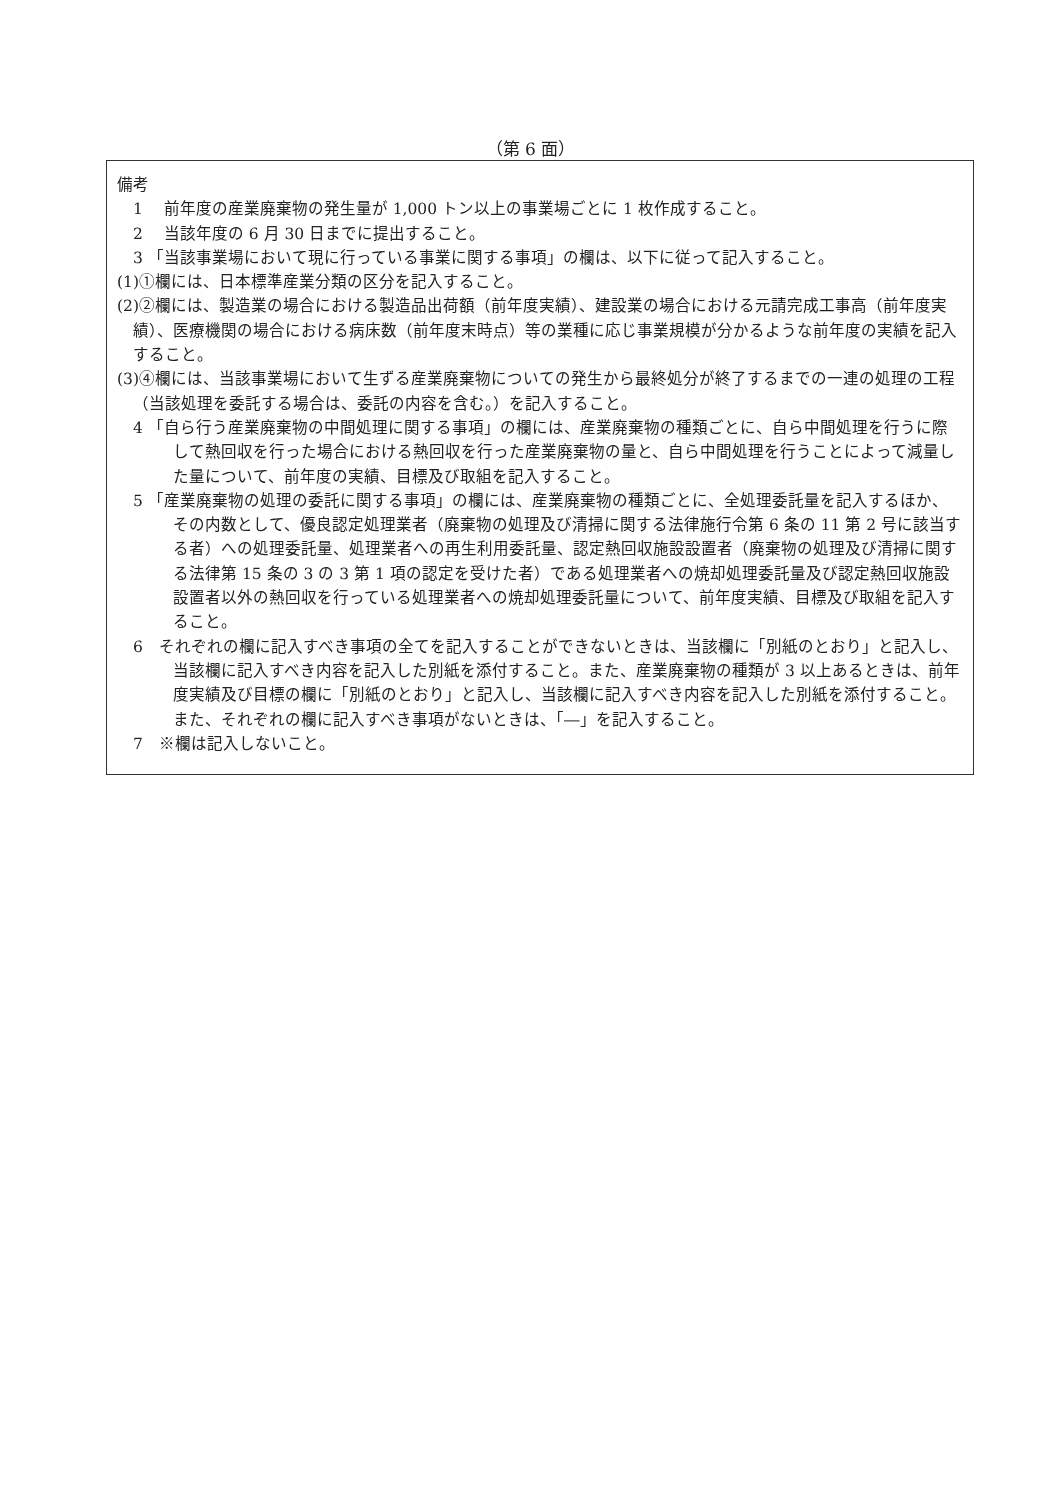（第 6 面）
備考
　1　 前年度の産業廃棄物の発生量が 1,000 トン以上の事業場ごとに 1 枚作成すること。
　2　 当該年度の 6 月 30 日までに提出すること。
　3 「当該事業場において現に行っている事業に関する事項」の欄は、以下に従って記入すること。
(1)①欄には、日本標準産業分類の区分を記入すること。
(2)②欄には、製造業の場合における製造品出荷額（前年度実績）、建設業の場合における元請完成工事高（前年度実績）、医療機関の場合における病床数（前年度末時点）等の業種に応じ事業規模が分かるような前年度の実績を記入すること。
(3)④欄には、当該事業場において生ずる産業廃棄物についての発生から最終処分が終了するまでの一連の処理の工程（当該処理を委託する場合は、委託の内容を含む。）を記入すること。
　4 「自ら行う産業廃棄物の中間処理に関する事項」の欄には、産業廃棄物の種類ごとに、自ら中間処理を行うに際して熱回収を行った場合における熱回収を行った産業廃棄物の量と、自ら中間処理を行うことによって減量した量について、前年度の実績、目標及び取組を記入すること。
　5 「産業廃棄物の処理の委託に関する事項」の欄には、産業廃棄物の種類ごとに、全処理委託量を記入するほか、その内数として、優良認定処理業者（廃棄物の処理及び清掃に関する法律施行令第 6 条の 11 第 2 号に該当する者）への処理委託量、処理業者への再生利用委託量、認定熱回収施設設置者（廃棄物の処理及び清掃に関する法律第 15 条の 3 の 3 第 1 項の認定を受けた者）である処理業者への焼却処理委託量及び認定熱回収施設設置者以外の熱回収を行っている処理業者への焼却処理委託量について、前年度実績、目標及び取組を記入すること。
　6　それぞれの欄に記入すべき事項の全てを記入することができないときは、当該欄に「別紙のとおり」と記入し、当該欄に記入すべき内容を記入した別紙を添付すること。また、産業廃棄物の種類が 3 以上あるときは、前年度実績及び目標の欄に「別紙のとおり」と記入し、当該欄に記入すべき内容を記入した別紙を添付すること。また、それぞれの欄に記入すべき事項がないときは、「―」を記入すること。
　7　※欄は記入しないこと。